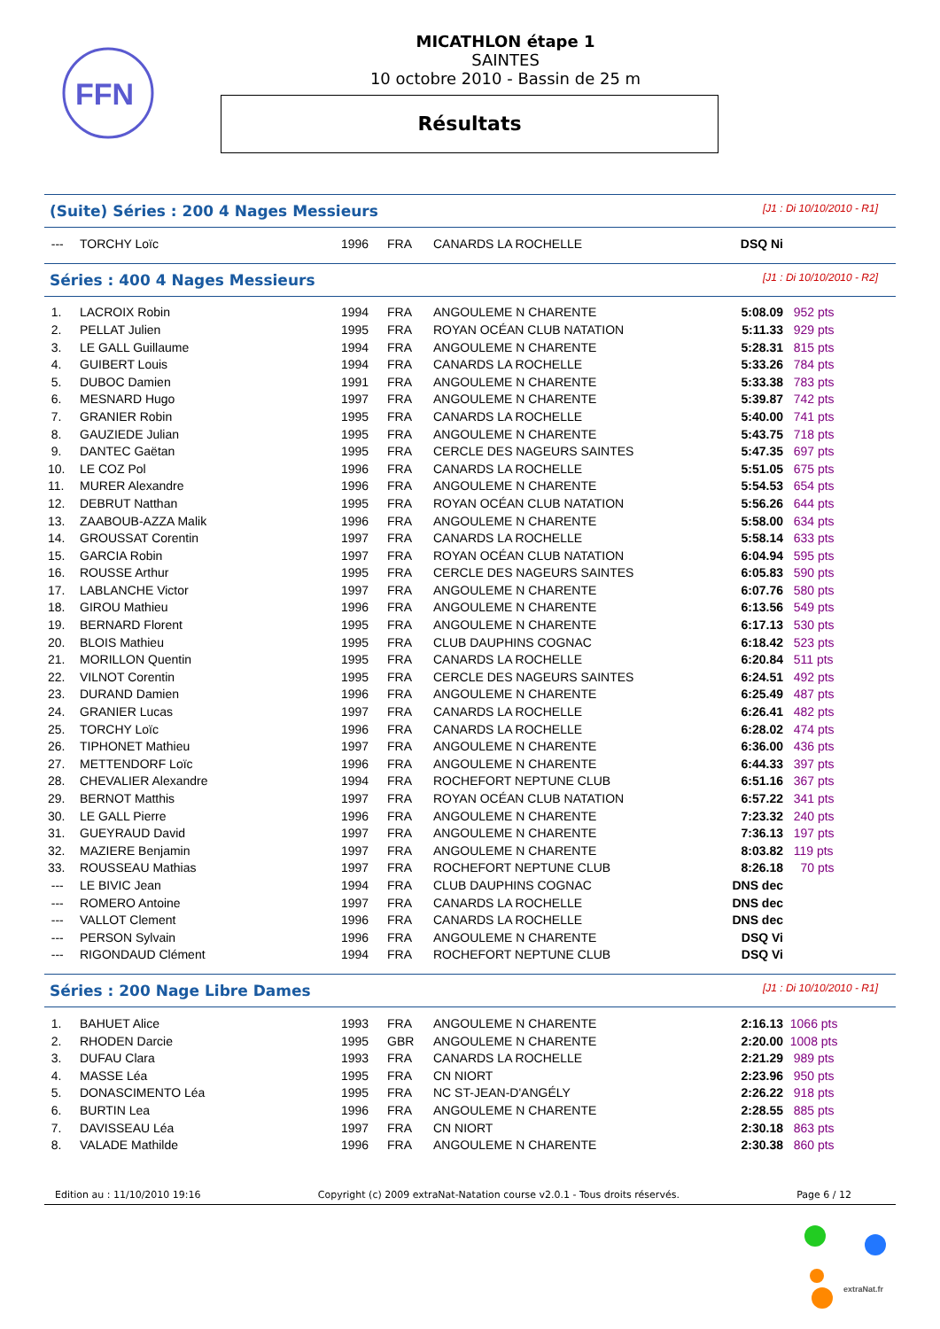FFN
MICATHLON étape 1
SAINTES
10 octobre 2010 - Bassin de 25 m
Résultats
(Suite) Séries : 200 4 Nages Messieurs [J1 : Di 10/10/2010 - R1]
| --- | TORCHY Loïc | 1996 | FRA | CANARDS LA ROCHELLE | DSQ Ni | |
Séries : 400 4 Nages Messieurs [J1 : Di 10/10/2010 - R2]
| 1. | LACROIX Robin | 1994 | FRA | ANGOULEME N CHARENTE | 5:08.09 | 952 pts |
| 2. | PELLAT Julien | 1995 | FRA | ROYAN OCÉAN CLUB NATATION | 5:11.33 | 929 pts |
| 3. | LE GALL Guillaume | 1994 | FRA | ANGOULEME N CHARENTE | 5:28.31 | 815 pts |
| 4. | GUIBERT Louis | 1994 | FRA | CANARDS LA ROCHELLE | 5:33.26 | 784 pts |
| 5. | DUBOC Damien | 1991 | FRA | ANGOULEME N CHARENTE | 5:33.38 | 783 pts |
| 6. | MESNARD Hugo | 1997 | FRA | ANGOULEME N CHARENTE | 5:39.87 | 742 pts |
| 7. | GRANIER Robin | 1995 | FRA | CANARDS LA ROCHELLE | 5:40.00 | 741 pts |
| 8. | GAUZIEDE Julian | 1995 | FRA | ANGOULEME N CHARENTE | 5:43.75 | 718 pts |
| 9. | DANTEC Gaëtan | 1995 | FRA | CERCLE DES NAGEURS SAINTES | 5:47.35 | 697 pts |
| 10. | LE COZ Pol | 1996 | FRA | CANARDS LA ROCHELLE | 5:51.05 | 675 pts |
| 11. | MURER Alexandre | 1996 | FRA | ANGOULEME N CHARENTE | 5:54.53 | 654 pts |
| 12. | DEBRUT Natthan | 1995 | FRA | ROYAN OCÉAN CLUB NATATION | 5:56.26 | 644 pts |
| 13. | ZAABOUB-AZZA Malik | 1996 | FRA | ANGOULEME N CHARENTE | 5:58.00 | 634 pts |
| 14. | GROUSSAT Corentin | 1997 | FRA | CANARDS LA ROCHELLE | 5:58.14 | 633 pts |
| 15. | GARCIA Robin | 1997 | FRA | ROYAN OCÉAN CLUB NATATION | 6:04.94 | 595 pts |
| 16. | ROUSSE Arthur | 1995 | FRA | CERCLE DES NAGEURS SAINTES | 6:05.83 | 590 pts |
| 17. | LABLANCHE Victor | 1997 | FRA | ANGOULEME N CHARENTE | 6:07.76 | 580 pts |
| 18. | GIROU Mathieu | 1996 | FRA | ANGOULEME N CHARENTE | 6:13.56 | 549 pts |
| 19. | BERNARD Florent | 1995 | FRA | ANGOULEME N CHARENTE | 6:17.13 | 530 pts |
| 20. | BLOIS Mathieu | 1995 | FRA | CLUB DAUPHINS COGNAC | 6:18.42 | 523 pts |
| 21. | MORILLON Quentin | 1995 | FRA | CANARDS LA ROCHELLE | 6:20.84 | 511 pts |
| 22. | VILNOT Corentin | 1995 | FRA | CERCLE DES NAGEURS SAINTES | 6:24.51 | 492 pts |
| 23. | DURAND Damien | 1996 | FRA | ANGOULEME N CHARENTE | 6:25.49 | 487 pts |
| 24. | GRANIER Lucas | 1997 | FRA | CANARDS LA ROCHELLE | 6:26.41 | 482 pts |
| 25. | TORCHY Loïc | 1996 | FRA | CANARDS LA ROCHELLE | 6:28.02 | 474 pts |
| 26. | TIPHONET Mathieu | 1997 | FRA | ANGOULEME N CHARENTE | 6:36.00 | 436 pts |
| 27. | METTENDORF Loïc | 1996 | FRA | ANGOULEME N CHARENTE | 6:44.33 | 397 pts |
| 28. | CHEVALIER Alexandre | 1994 | FRA | ROCHEFORT NEPTUNE CLUB | 6:51.16 | 367 pts |
| 29. | BERNOT Matthis | 1997 | FRA | ROYAN OCÉAN CLUB NATATION | 6:57.22 | 341 pts |
| 30. | LE GALL Pierre | 1996 | FRA | ANGOULEME N CHARENTE | 7:23.32 | 240 pts |
| 31. | GUEYRAUD David | 1997 | FRA | ANGOULEME N CHARENTE | 7:36.13 | 197 pts |
| 32. | MAZIERE Benjamin | 1997 | FRA | ANGOULEME N CHARENTE | 8:03.82 | 119 pts |
| 33. | ROUSSEAU Mathias | 1997 | FRA | ROCHEFORT NEPTUNE CLUB | 8:26.18 | 70 pts |
| --- | LE BIVIC Jean | 1994 | FRA | CLUB DAUPHINS COGNAC | DNS dec | |
| --- | ROMERO Antoine | 1997 | FRA | CANARDS LA ROCHELLE | DNS dec | |
| --- | VALLOT Clement | 1996 | FRA | CANARDS LA ROCHELLE | DNS dec | |
| --- | PERSON Sylvain | 1996 | FRA | ANGOULEME N CHARENTE | DSQ Vi | |
| --- | RIGONDAUD Clément | 1994 | FRA | ROCHEFORT NEPTUNE CLUB | DSQ Vi | |
Séries : 200 Nage Libre Dames [J1 : Di 10/10/2010 - R1]
| 1. | BAHUET Alice | 1993 | FRA | ANGOULEME N CHARENTE | 2:16.13 | 1066 pts |
| 2. | RHODEN Darcie | 1995 | GBR | ANGOULEME N CHARENTE | 2:20.00 | 1008 pts |
| 3. | DUFAU Clara | 1993 | FRA | CANARDS LA ROCHELLE | 2:21.29 | 989 pts |
| 4. | MASSE Léa | 1995 | FRA | CN NIORT | 2:23.96 | 950 pts |
| 5. | DONASCIMENTO Léa | 1995 | FRA | NC ST-JEAN-D'ANGÉLY | 2:26.22 | 918 pts |
| 6. | BURTIN Lea | 1996 | FRA | ANGOULEME N CHARENTE | 2:28.55 | 885 pts |
| 7. | DAVISSEAU Léa | 1997 | FRA | CN NIORT | 2:30.18 | 863 pts |
| 8. | VALADE Mathilde | 1996 | FRA | ANGOULEME N CHARENTE | 2:30.38 | 860 pts |
Edition au : 11/10/2010 19:16 Copyright (c) 2009 extraNat-Natation course v2.0.1 - Tous droits réservés. Page 6 / 12
extraNat.fr